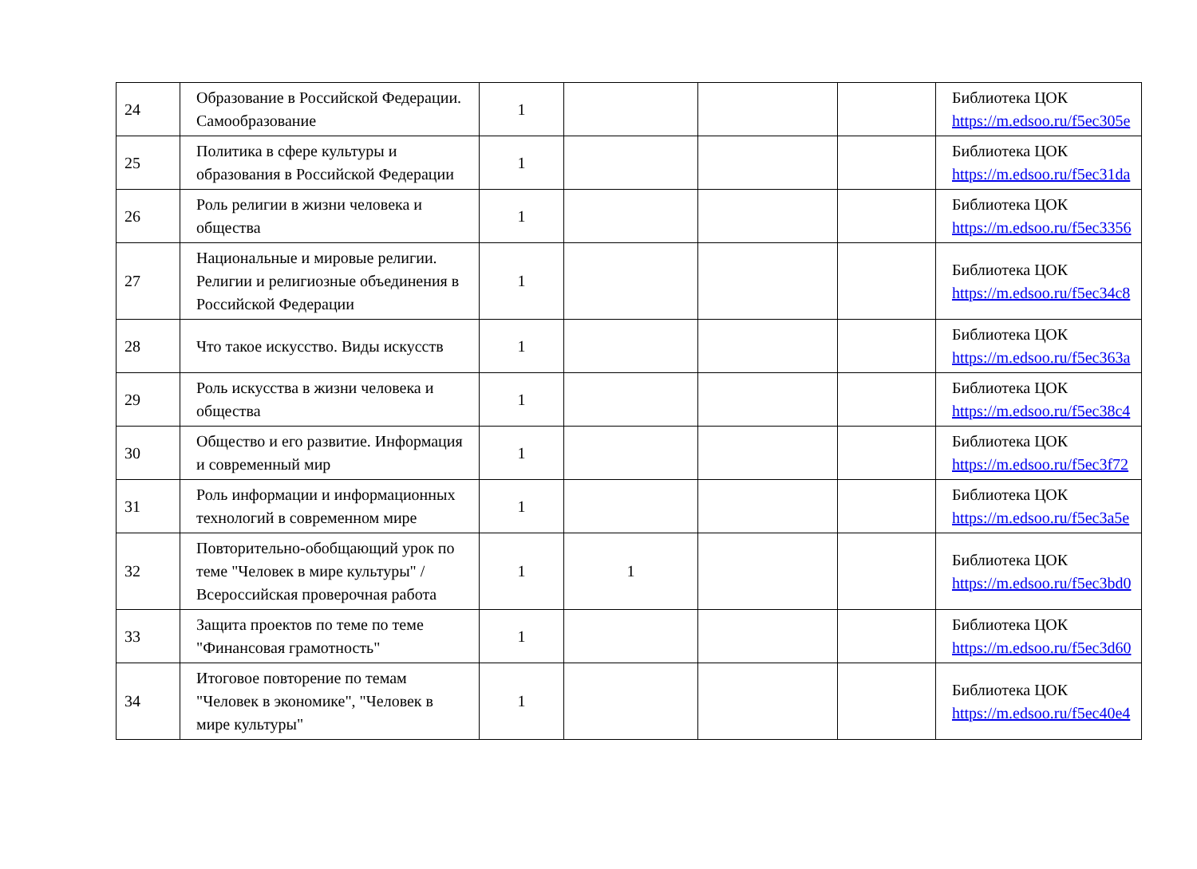| 24 | Образование в Российской Федерации. Самообразование | 1 | | | | Библиотека ЦОК https://m.edsoo.ru/f5ec305e |
| 25 | Политика в сфере культуры и образования в Российской Федерации | 1 | | | | Библиотека ЦОК https://m.edsoo.ru/f5ec31da |
| 26 | Роль религии в жизни человека и общества | 1 | | | | Библиотека ЦОК https://m.edsoo.ru/f5ec3356 |
| 27 | Национальные и мировые религии. Религии и религиозные объединения в Российской Федерации | 1 | | | | Библиотека ЦОК https://m.edsoo.ru/f5ec34c8 |
| 28 | Что такое искусство. Виды искусств | 1 | | | | Библиотека ЦОК https://m.edsoo.ru/f5ec363a |
| 29 | Роль искусства в жизни человека и общества | 1 | | | | Библиотека ЦОК https://m.edsoo.ru/f5ec38c4 |
| 30 | Общество и его развитие. Информация и современный мир | 1 | | | | Библиотека ЦОК https://m.edsoo.ru/f5ec3f72 |
| 31 | Роль информации и информационных технологий в современном мире | 1 | | | | Библиотека ЦОК https://m.edsoo.ru/f5ec3a5e |
| 32 | Повторительно-обобщающий урок по теме "Человек в мире культуры" / Всероссийская проверочная работа | 1 | 1 | | | Библиотека ЦОК https://m.edsoo.ru/f5ec3bd0 |
| 33 | Защита проектов по теме по теме "Финансовая грамотность" | 1 | | | | Библиотека ЦОК https://m.edsoo.ru/f5ec3d60 |
| 34 | Итоговое повторение по темам "Человек в экономике", "Человек в мире культуры" | 1 | | | | Библиотека ЦОК https://m.edsoo.ru/f5ec40e4 |